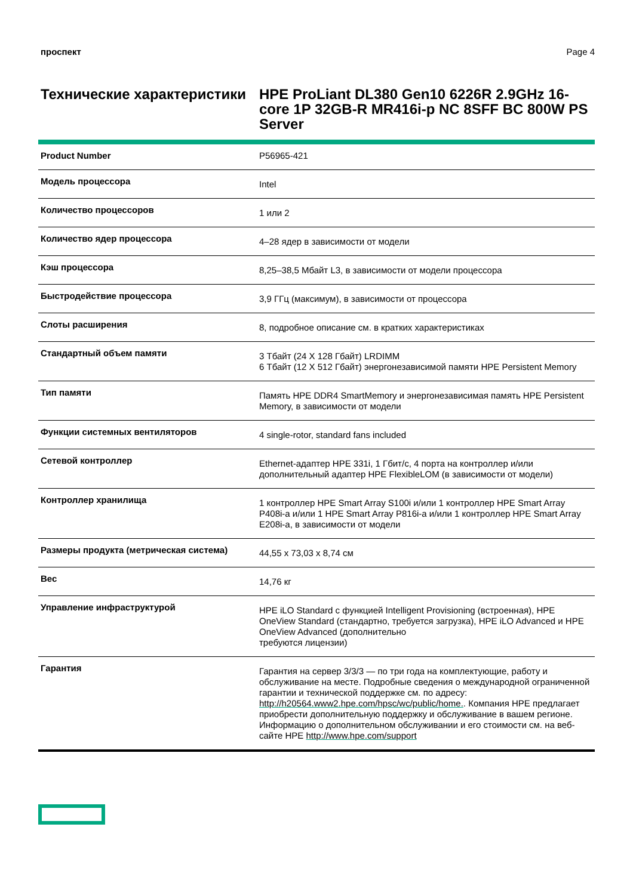проспект Page 4
Технические характеристики
HPE ProLiant DL380 Gen10 6226R 2.9GHz 16-core 1P 32GB-R MR416i-p NC 8SFF BC 800W PS Server
| Product Number | P56965-421 |
| Модель процессора | Intel |
| Количество процессоров | 1 или 2 |
| Количество ядер процессора | 4–28 ядер в зависимости от модели |
| Кэш процессора | 8,25–38,5 Мбайт L3, в зависимости от модели процессора |
| Быстродействие процессора | 3,9 ГГц (максимум), в зависимости от процессора |
| Слоты расширения | 8, подробное описание см. в кратких характеристиках |
| Стандартный объем памяти | 3 Тбайт (24 X 128 Гбайт) LRDIMM 6 Тбайт (12 X 512 Гбайт) энергонезависимой памяти HPE Persistent Memory |
| Тип памяти | Память HPE DDR4 SmartMemory и энергонезависимая память HPE Persistent Memory, в зависимости от модели |
| Функции системных вентиляторов | 4 single-rotor, standard fans included |
| Сетевой контроллер | Ethernet-адаптер HPE 331i, 1 Гбит/с, 4 порта на контроллер и/или дополнительный адаптер HPE FlexibleLOM (в зависимости от модели) |
| Контроллер хранилища | 1 контроллер HPE Smart Array S100i и/или 1 контроллер HPE Smart Array P408i-a и/или 1 HPE Smart Array P816i-a и/или 1 контроллер HPE Smart Array E208i-a, в зависимости от модели |
| Размеры продукта (метрическая система) | 44,55 x 73,03 x 8,74 см |
| Вес | 14,76 кг |
| Управление инфраструктурой | HPE iLO Standard с функцией Intelligent Provisioning (встроенная), HPE OneView Standard (стандартно, требуется загрузка), HPE iLO Advanced и HPE OneView Advanced (дополнительно требуются лицензии) |
| Гарантия | Гарантия на сервер 3/3/3 — по три года на комплектующие, работу и обслуживание на месте. Подробные сведения о международной ограниченной гарантии и технической поддержке см. по адресу: http://h20564.www2.hpe.com/hpsc/wc/public/home. . Компания HPE предлагает приобрести дополнительную поддержку и обслуживание в вашем регионе. Информацию о дополнительном обслуживании и его стоимости см. на веб-сайте HPE http://www.hpe.com/support |